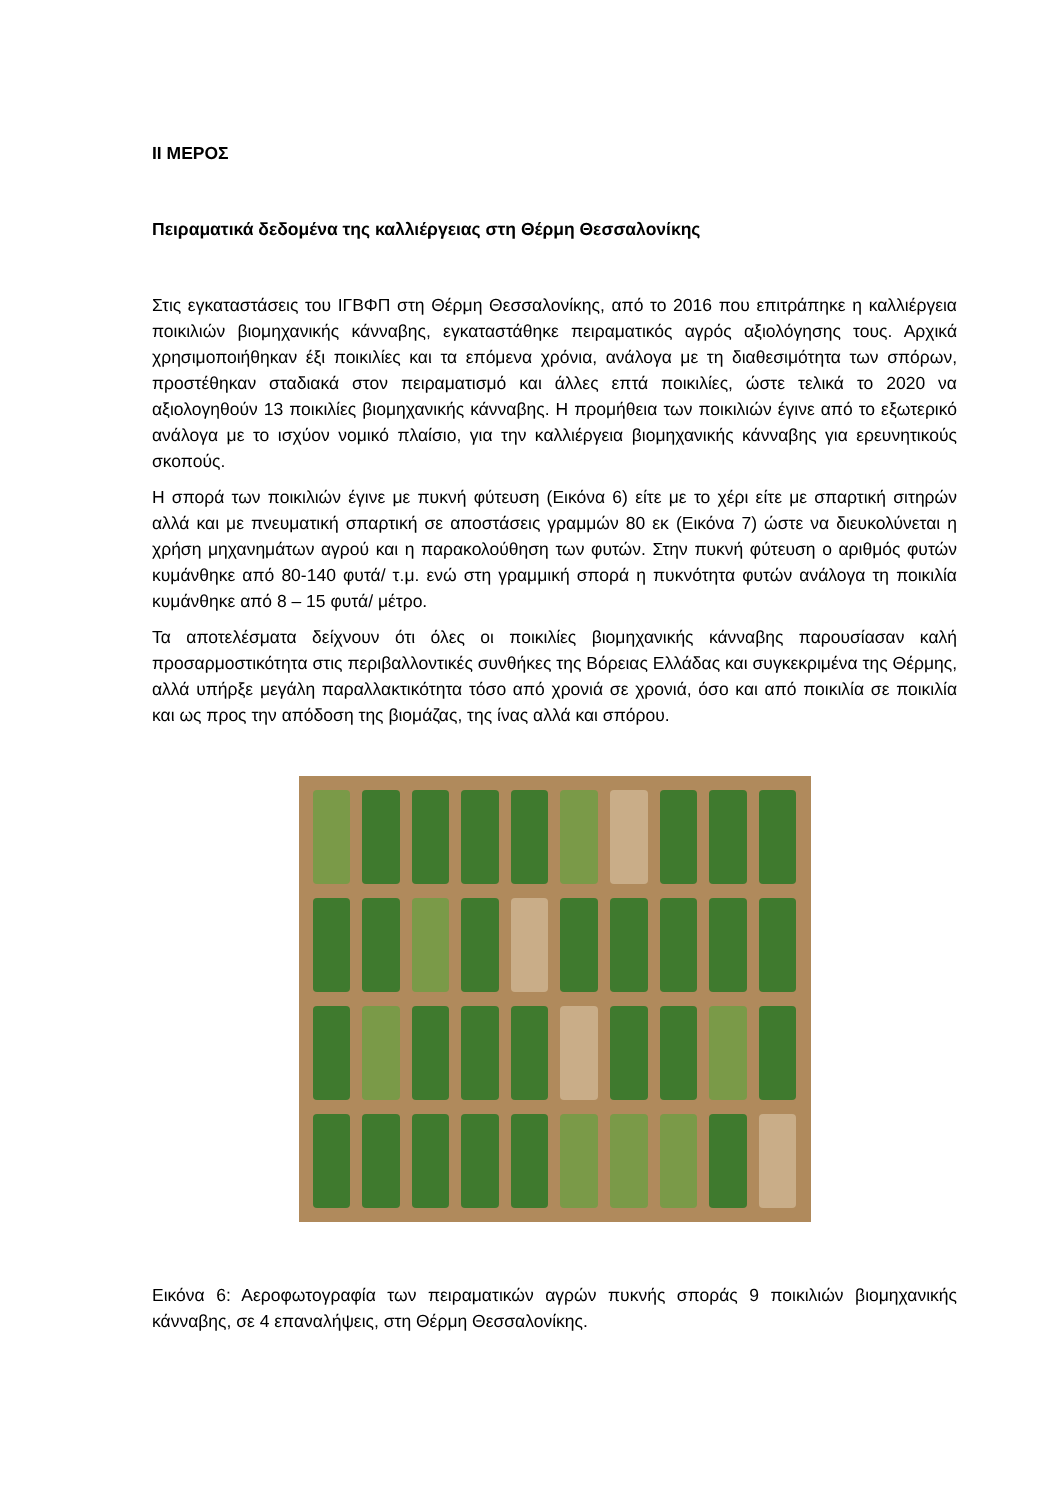ΙΙ ΜΕΡΟΣ
Πειραματικά δεδομένα της καλλιέργειας στη Θέρμη Θεσσαλονίκης
Στις εγκαταστάσεις του ΙΓΒΦΠ στη Θέρμη Θεσσαλονίκης, από το 2016 που επιτράπηκε η καλλιέργεια ποικιλιών βιομηχανικής κάνναβης, εγκαταστάθηκε πειραματικός αγρός αξιολόγησης τους. Αρχικά χρησιμοποιήθηκαν έξι ποικιλίες και τα επόμενα χρόνια, ανάλογα με τη διαθεσιμότητα των σπόρων, προστέθηκαν σταδιακά στον πειραματισμό και άλλες επτά ποικιλίες, ώστε τελικά το 2020 να αξιολογηθούν 13 ποικιλίες βιομηχανικής κάνναβης. Η προμήθεια των ποικιλιών έγινε από το εξωτερικό ανάλογα με το ισχύον νομικό πλαίσιο, για την καλλιέργεια βιομηχανικής κάνναβης για ερευνητικούς σκοπούς.
Η σπορά των ποικιλιών έγινε με πυκνή φύτευση (Εικόνα 6) είτε με το χέρι είτε με σπαρτική σιτηρών αλλά και με πνευματική σπαρτική σε αποστάσεις γραμμών 80 εκ (Εικόνα 7) ώστε να διευκολύνεται η χρήση μηχανημάτων αγρού και η παρακολούθηση των φυτών. Στην πυκνή φύτευση ο αριθμός φυτών κυμάνθηκε από 80-140 φυτά/ τ.μ. ενώ στη γραμμική σπορά η πυκνότητα φυτών ανάλογα τη ποικιλία κυμάνθηκε από 8 – 15 φυτά/ μέτρο.
Τα αποτελέσματα δείχνουν ότι όλες οι ποικιλίες βιομηχανικής κάνναβης παρουσίασαν καλή προσαρμοστικότητα στις περιβαλλοντικές συνθήκες της Βόρειας Ελλάδας και συγκεκριμένα της Θέρμης, αλλά υπήρξε μεγάλη παραλλακτικότητα τόσο από χρονιά σε χρονιά, όσο και από ποικιλία σε ποικιλία και ως προς την απόδοση της βιομάζας, της ίνας αλλά και σπόρου.
Εικόνα 6: Αεροφωτογραφία των πειραματικών αγρών πυκνής σποράς 9 ποικιλιών βιομηχανικής κάνναβης, σε 4 επαναλήψεις, στη Θέρμη Θεσσαλονίκης.